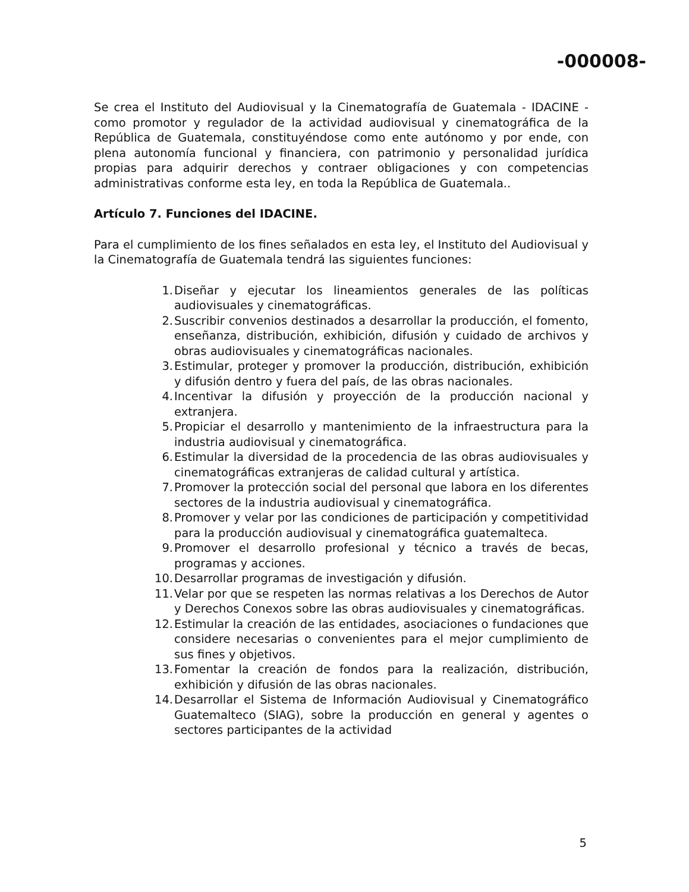-000008-
Se crea el Instituto del Audiovisual y la Cinematografía de Guatemala - IDACINE - como promotor y regulador de la actividad audiovisual y cinematográfica de la República de Guatemala, constituyéndose como ente autónomo y por ende, con plena autonomía funcional y financiera, con patrimonio y personalidad jurídica propias para adquirir derechos y contraer obligaciones y con competencias administrativas conforme esta ley, en toda la República de Guatemala..
Artículo 7. Funciones del IDACINE.
Para el cumplimiento de los fines señalados en esta ley, el Instituto del Audiovisual y la Cinematografía de Guatemala tendrá las siguientes funciones:
1. Diseñar y ejecutar los lineamientos generales de las políticas audiovisuales y cinematográficas.
2. Suscribir convenios destinados a desarrollar la producción, el fomento, enseñanza, distribución, exhibición, difusión y cuidado de archivos y obras audiovisuales y cinematográficas nacionales.
3. Estimular, proteger y promover la producción, distribución, exhibición y difusión dentro y fuera del país, de las obras nacionales.
4. Incentivar la difusión y proyección de la producción nacional y extranjera.
5. Propiciar el desarrollo y mantenimiento de la infraestructura para la industria audiovisual y cinematográfica.
6. Estimular la diversidad de la procedencia de las obras audiovisuales y cinematográficas extranjeras de calidad cultural y artística.
7. Promover la protección social del personal que labora en los diferentes sectores de la industria audiovisual y cinematográfica.
8. Promover y velar por las condiciones de participación y competitividad para la producción audiovisual y cinematográfica guatemalteca.
9. Promover el desarrollo profesional y técnico a través de becas, programas y acciones.
10. Desarrollar programas de investigación y difusión.
11. Velar por que se respeten las normas relativas a los Derechos de Autor y Derechos Conexos sobre las obras audiovisuales y cinematográficas.
12. Estimular la creación de las entidades, asociaciones o fundaciones que considere necesarias o convenientes para el mejor cumplimiento de sus fines y objetivos.
13. Fomentar la creación de fondos para la realización, distribución, exhibición y difusión de las obras nacionales.
14. Desarrollar el Sistema de Información Audiovisual y Cinematográfico Guatemalteco (SIAG), sobre la producción en general y agentes o sectores participantes de la actividad
5